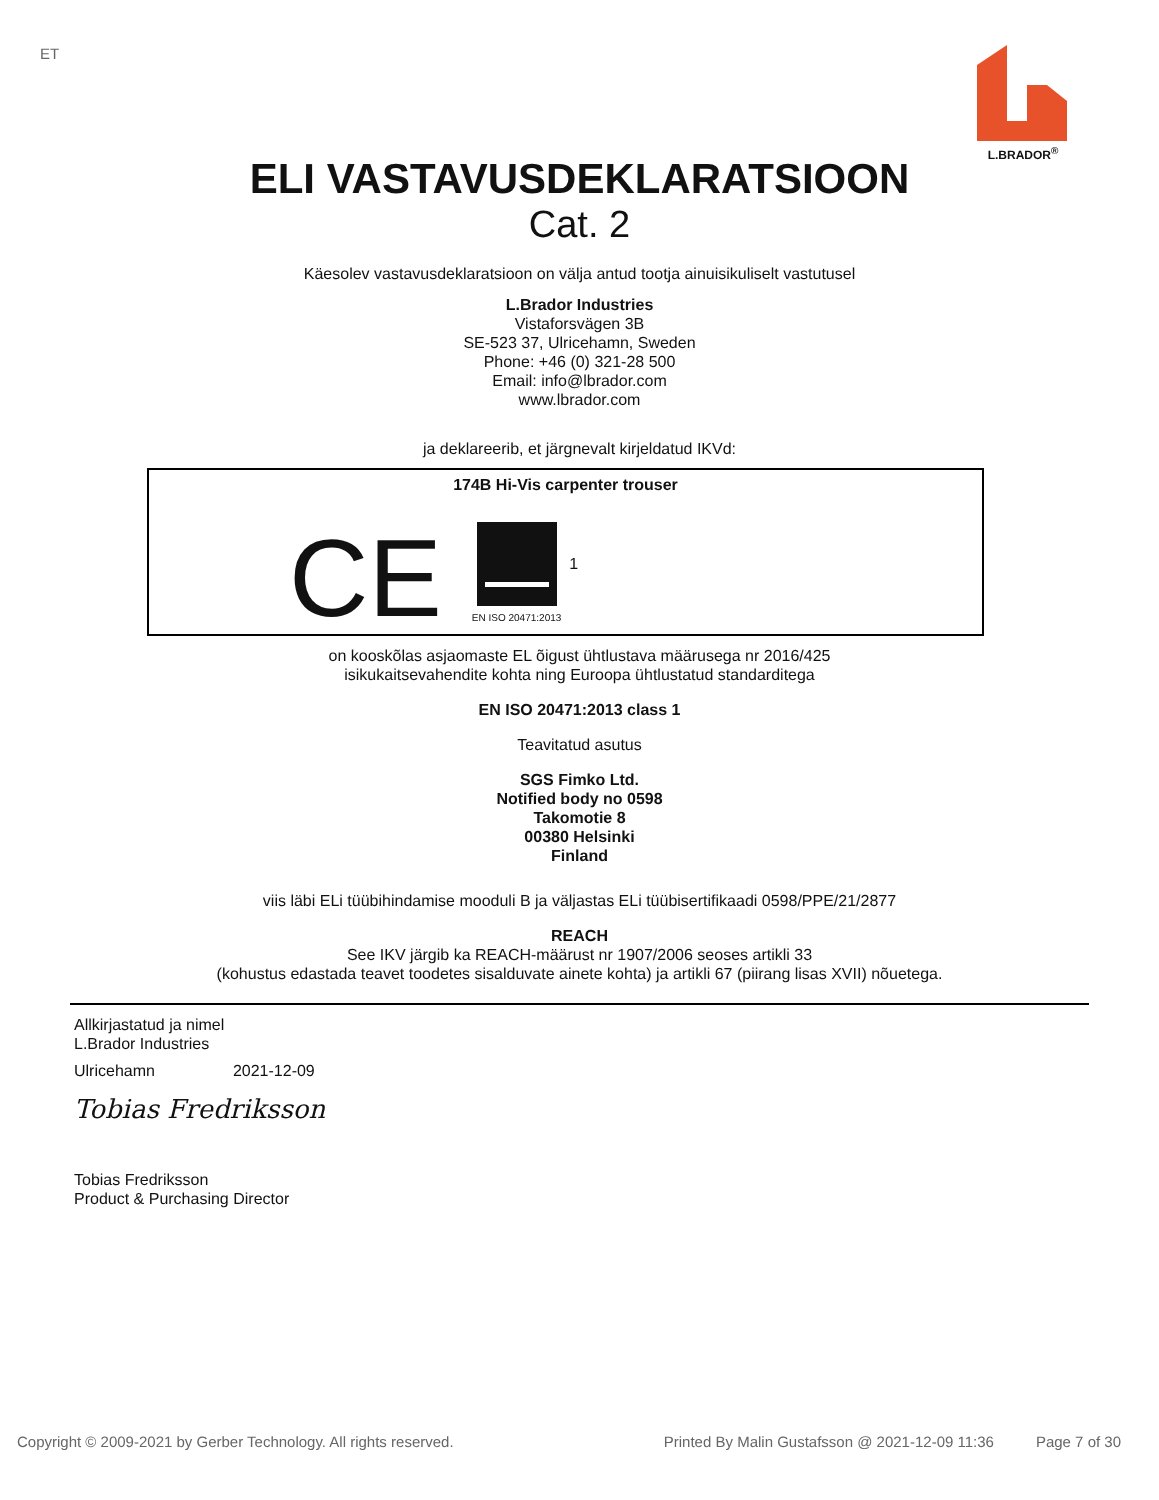ET
L.BRADOR<sup>®</sup>
ELI VASTAVUSDEKLARATSIOON
Cat. 2
Käesolev vastavusdeklaratsioon on välja antud tootja ainuisikuliselt vastutusel
L.Brador Industries
Vistaforsvägen 3B
SE-523 37, Ulricehamn, Sweden
Phone: +46 (0) 321-28 500
Email: info@lbrador.com
www.lbrador.com
ja deklareerib, et järgnevalt kirjeldatud IKVd:
174B Hi-Vis carpenter trouser
CE
EN ISO 20471:2013
1
on kooskõlas asjaomaste EL õigust ühtlustava määrusega nr 2016/425
isikukaitsevahendite kohta ning Euroopa ühtlustatud standarditega
EN ISO 20471:2013 class 1
Teavitatud asutus
SGS Fimko Ltd.
Notified body no 0598
Takomotie 8
00380 Helsinki
Finland
viis läbi ELi tüübihindamise mooduli B ja väljastas ELi tüübisertifikaadi 0598/PPE/21/2877
REACH
See IKV järgib ka REACH-määrust nr 1907/2006 seoses artikli 33
(kohustus edastada teavet toodetes sisalduvate ainete kohta) ja artikli 67 (piirang lisas XVII) nõuetega.
Allkirjastatud ja nimel
L.Brador Industries
Ulricehamn 2021-12-09
Tobias Fredriksson
Tobias Fredriksson
Product & Purchasing Director
Copyright © 2009-2021 by Gerber Technology. All rights reserved. Printed By Malin Gustafsson @ 2021-12-09 11:36 Page 7 of 30